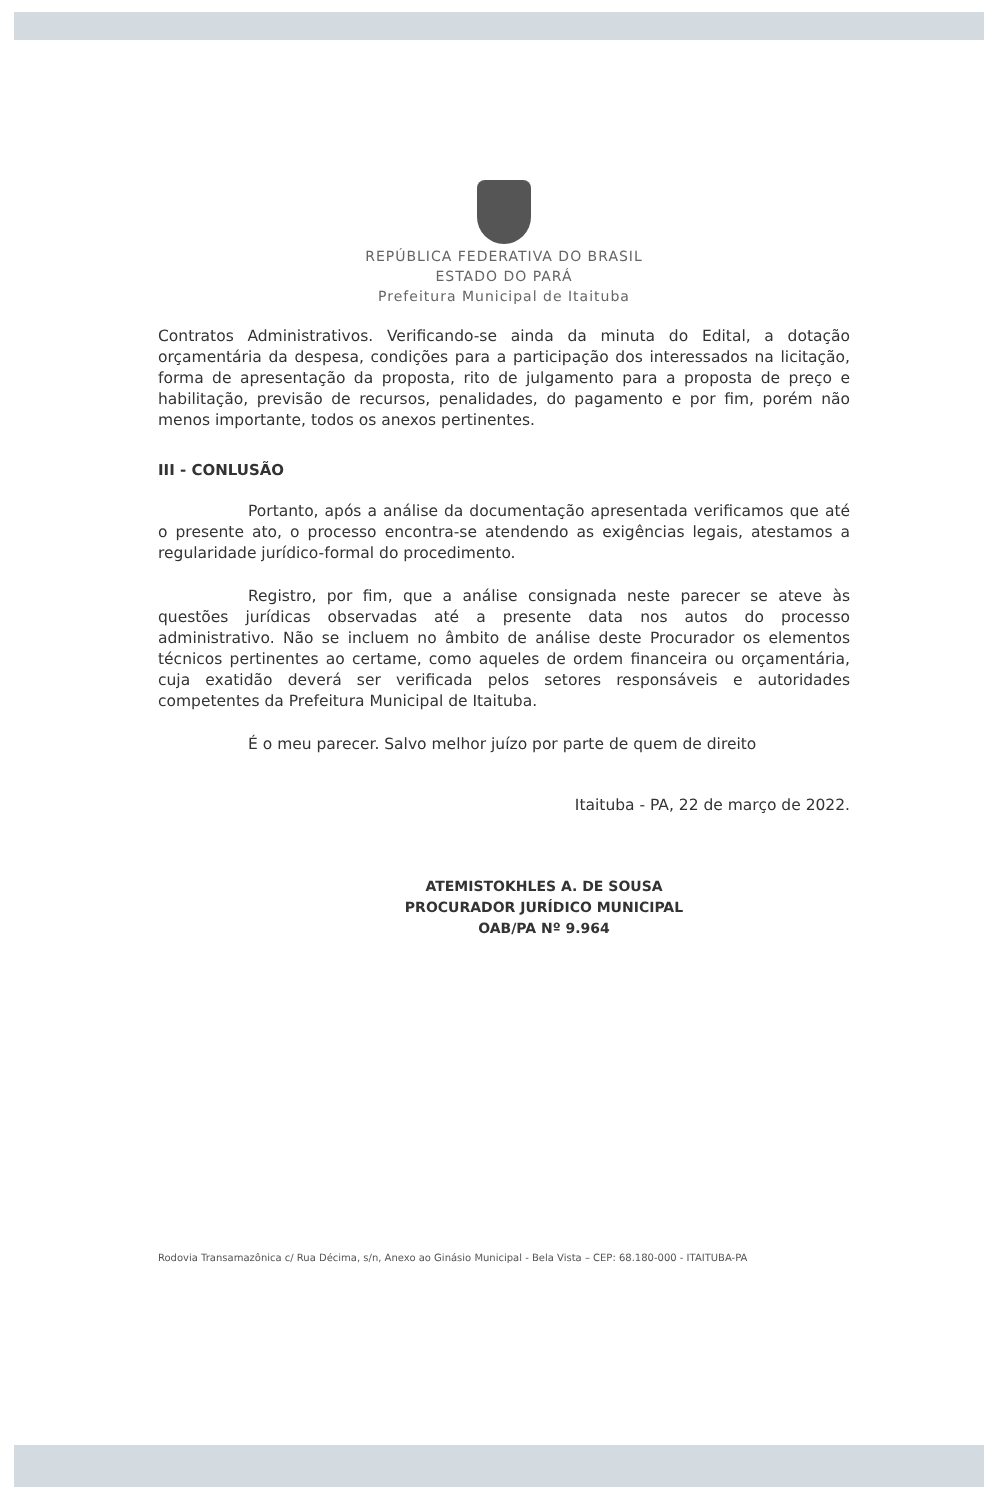REPÚBLICA FEDERATIVA DO BRASIL
ESTADO DO PARÁ
Prefeitura Municipal de Itaituba
Contratos Administrativos. Verificando-se ainda da minuta do Edital, a dotação orçamentária da despesa, condições para a participação dos interessados na licitação, forma de apresentação da proposta, rito de julgamento para a proposta de preço e habilitação, previsão de recursos, penalidades, do pagamento e por fim, porém não menos importante, todos os anexos pertinentes.
III - CONLUSÃO
Portanto, após a análise da documentação apresentada verificamos que até o presente ato, o processo encontra-se atendendo as exigências legais, atestamos a regularidade jurídico-formal do procedimento.
Registro, por fim, que a análise consignada neste parecer se ateve às questões jurídicas observadas até a presente data nos autos do processo administrativo. Não se incluem no âmbito de análise deste Procurador os elementos técnicos pertinentes ao certame, como aqueles de ordem financeira ou orçamentária, cuja exatidão deverá ser verificada pelos setores responsáveis e autoridades competentes da Prefeitura Municipal de Itaituba.
É o meu parecer. Salvo melhor juízo por parte de quem de direito
Itaituba - PA, 22 de março de 2022.
ATEMISTOKHLES A. DE SOUSA
PROCURADOR JURÍDICO MUNICIPAL
OAB/PA Nº 9.964
Rodovia Transamazônica c/ Rua Décima, s/n, Anexo ao Ginásio Municipal - Bela Vista – CEP: 68.180-000 - ITAITUBA-PA